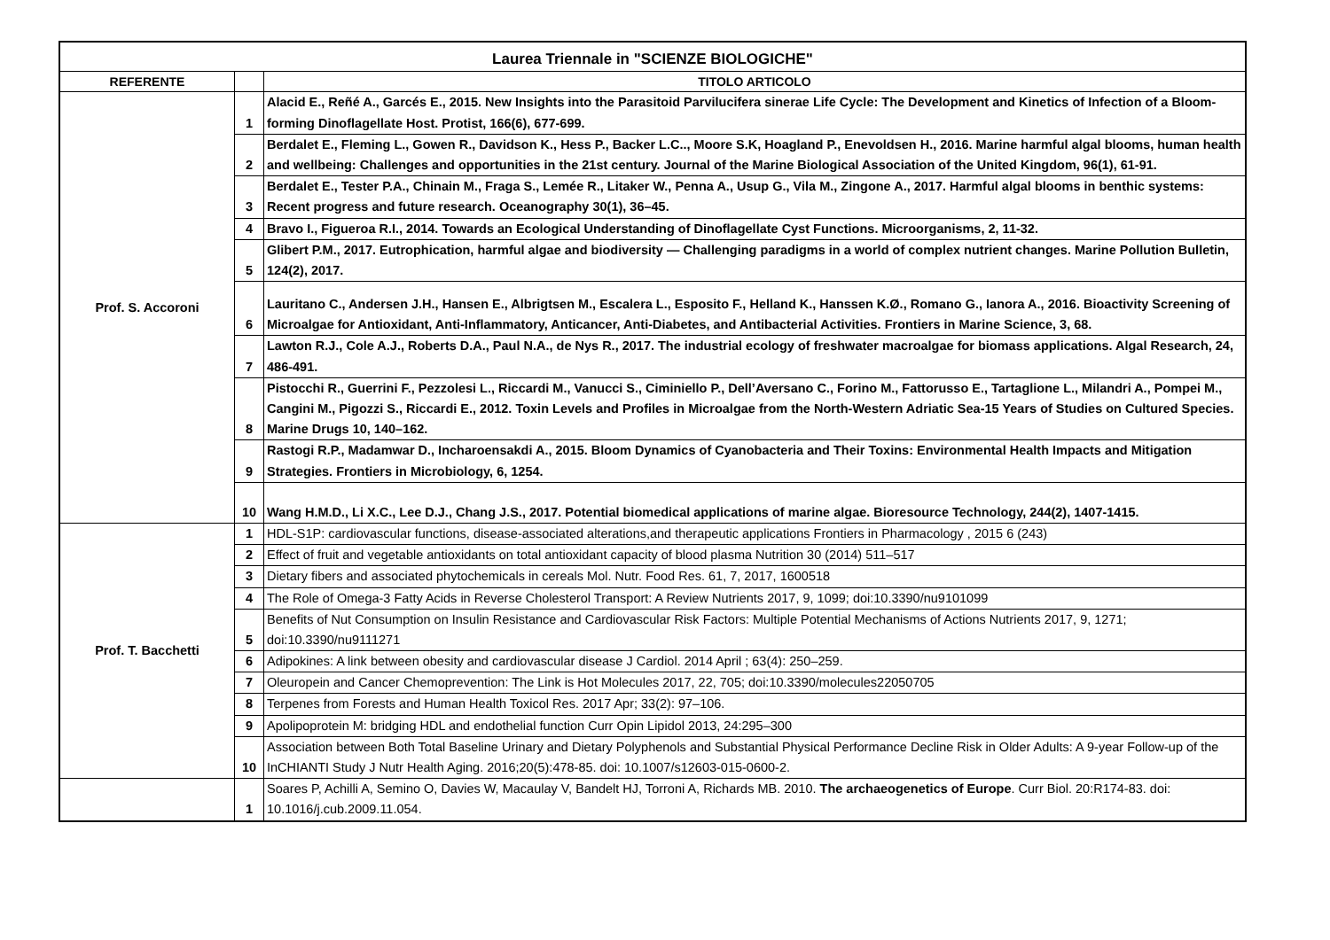| Laurea Triennale in "SCIENZE BIOLOGICHE" | | |
| REFERENTE | | TITOLO ARTICOLO |
| Prof. S. Accoroni | 1 | Alacid E., Reñé A., Garcés E., 2015. New Insights into the Parasitoid Parvilucifera sinerae Life Cycle: The Development and Kinetics of Infection of a Bloom-forming Dinoflagellate Host. Protist, 166(6), 677-699. |
| | 2 | Berdalet E., Fleming L., Gowen R., Davidson K., Hess P., Backer L.C.., Moore S.K, Hoagland P., Enevoldsen H., 2016. Marine harmful algal blooms, human health and wellbeing: Challenges and opportunities in the 21st century. Journal of the Marine Biological Association of the United Kingdom, 96(1), 61-91. |
| | 3 | Berdalet E., Tester P.A., Chinain M., Fraga S., Lemée R., Litaker W., Penna A., Usup G., Vila M., Zingone A., 2017. Harmful algal blooms in benthic systems: Recent progress and future research. Oceanography 30(1), 36–45. |
| | 4 | Bravo I., Figueroa R.I., 2014. Towards an Ecological Understanding of Dinoflagellate Cyst Functions. Microorganisms, 2, 11-32. |
| | 5 | Glibert P.M., 2017. Eutrophication, harmful algae and biodiversity — Challenging paradigms in a world of complex nutrient changes. Marine Pollution Bulletin, 124(2), 2017. |
| | 6 | Lauritano C., Andersen J.H., Hansen E., Albrigtsen M., Escalera L., Esposito F., Helland K., Hanssen K.Ø., Romano G., Ianora A., 2016. Bioactivity Screening of Microalgae for Antioxidant, Anti-Inflammatory, Anticancer, Anti-Diabetes, and Antibacterial Activities. Frontiers in Marine Science, 3, 68. |
| | 7 | Lawton R.J., Cole A.J., Roberts D.A., Paul N.A., de Nys R., 2017. The industrial ecology of freshwater macroalgae for biomass applications. Algal Research, 24, 486-491. |
| | 8 | Pistocchi R., Guerrini F., Pezzolesi L., Riccardi M., Vanucci S., Ciminiello P., Dell’Aversano C., Forino M., Fattorusso E., Tartaglione L., Milandri A., Pompei M., Cangini M., Pigozzi S., Riccardi E., 2012. Toxin Levels and Profiles in Microalgae from the North-Western Adriatic Sea-15 Years of Studies on Cultured Species. Marine Drugs 10, 140–162. |
| | 9 | Rastogi R.P., Madamwar D., Incharoensakdi A., 2015. Bloom Dynamics of Cyanobacteria and Their Toxins: Environmental Health Impacts and Mitigation Strategies. Frontiers in Microbiology, 6, 1254. |
| | 10 | Wang H.M.D., Li X.C., Lee D.J., Chang J.S., 2017. Potential biomedical applications of marine algae. Bioresource Technology, 244(2), 1407-1415. |
| Prof. T. Bacchetti | 1 | HDL-S1P: cardiovascular functions, disease-associated alterations,and therapeutic applications Frontiers in Pharmacology , 2015 6 (243) |
| | 2 | Effect of fruit and vegetable antioxidants on total antioxidant capacity of blood plasma Nutrition 30 (2014) 511–517 |
| | 3 | Dietary fibers and associated phytochemicals in cereals Mol. Nutr. Food Res. 61, 7, 2017, 1600518 |
| | 4 | The Role of Omega-3 Fatty Acids in Reverse Cholesterol Transport: A Review Nutrients 2017, 9, 1099; doi:10.3390/nu9101099 |
| | 5 | Benefits of Nut Consumption on Insulin Resistance and Cardiovascular Risk Factors: Multiple Potential Mechanisms of Actions Nutrients 2017, 9, 1271; doi:10.3390/nu9111271 |
| | 6 | Adipokines: A link between obesity and cardiovascular disease J Cardiol. 2014 April ; 63(4): 250–259. |
| | 7 | Oleuropein and Cancer Chemoprevention: The Link is Hot Molecules 2017, 22, 705; doi:10.3390/molecules22050705 |
| | 8 | Terpenes from Forests and Human Health Toxicol Res. 2017 Apr; 33(2): 97–106. |
| | 9 | Apolipoprotein M: bridging HDL and endothelial function Curr Opin Lipidol 2013, 24:295–300 |
| | 10 | Association between Both Total Baseline Urinary and Dietary Polyphenols and Substantial Physical Performance Decline Risk in Older Adults: A 9-year Follow-up of the InCHIANTI Study J Nutr Health Aging. 2016;20(5):478-85. doi: 10.1007/s12603-015-0600-2. |
| | 1 | Soares P, Achilli A, Semino O, Davies W, Macaulay V, Bandelt HJ, Torroni A, Richards MB. 2010. The archaeogenetics of Europe . Curr Biol. 20:R174-83. doi: 10.1016/j.cub.2009.11.054. |